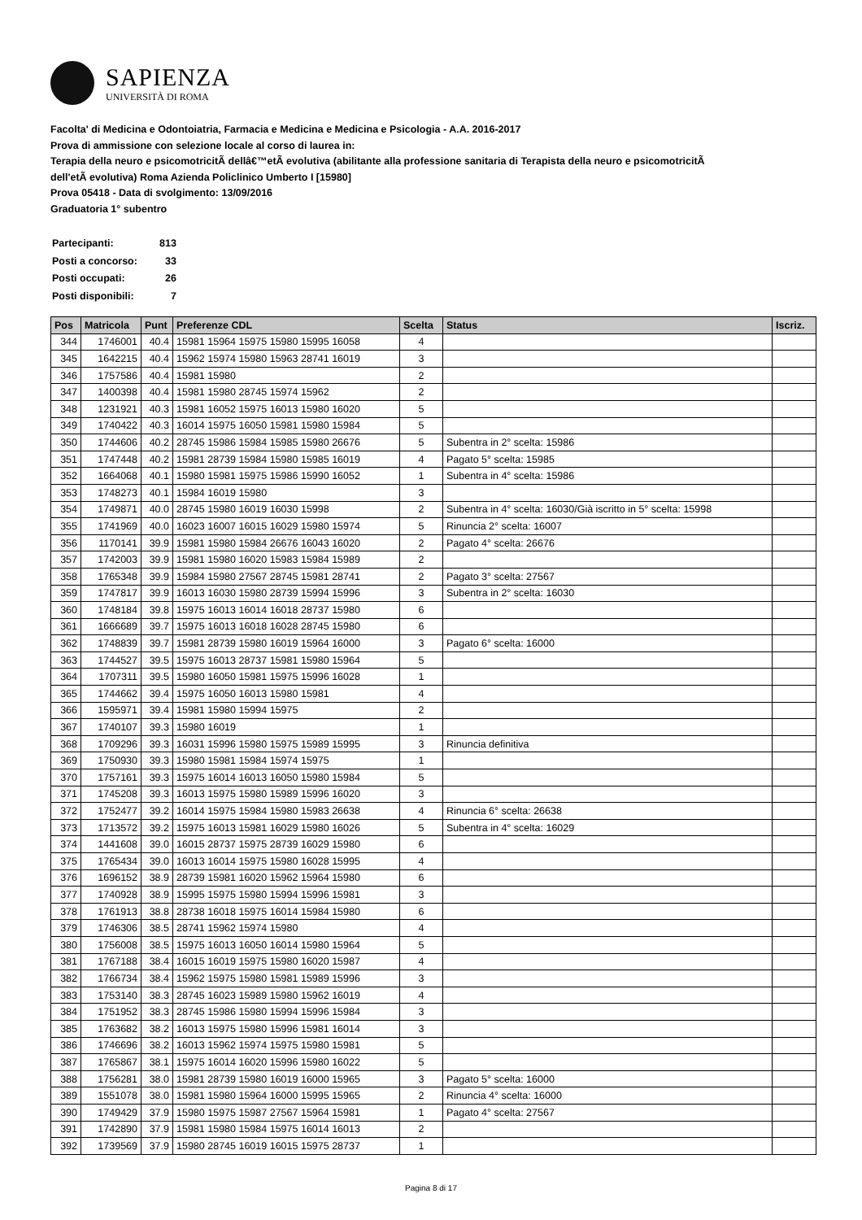SAPIENZA
UNIVERSITÀ DI ROMA
Facolta' di Medicina e Odontoiatria, Farmacia e Medicina e Medicina e Psicologia - A.A. 2016-2017
Prova di ammissione con selezione locale al corso di laurea in:
Terapia della neuro e psicomotricitÃ dellâ€™etÃ evolutiva (abilitante alla professione sanitaria di Terapista della neuro e psicomotricitÃ
dell'etÃ evolutiva) Roma Azienda Policlinico Umberto I [15980]
Prova 05418 - Data di svolgimento: 13/09/2016
Graduatoria 1° subentro
| Partecipanti: | 813 |
| Posti a concorso: | 33 |
| Posti occupati: | 26 |
| Posti disponibili: | 7 |
| Pos | Matricola | Punt | Preferenze CDL | Scelta | Status | Iscriz. |
| --- | --- | --- | --- | --- | --- | --- |
| 344 | 1746001 | 40.4 | 15981 15964 15975 15980 15995 16058 | 4 | | |
| 345 | 1642215 | 40.4 | 15962 15974 15980 15963 28741 16019 | 3 | | |
| 346 | 1757586 | 40.4 | 15981 15980 | 2 | | |
| 347 | 1400398 | 40.4 | 15981 15980 28745 15974 15962 | 2 | | |
| 348 | 1231921 | 40.3 | 15981 16052 15975 16013 15980 16020 | 5 | | |
| 349 | 1740422 | 40.3 | 16014 15975 16050 15981 15980 15984 | 5 | | |
| 350 | 1744606 | 40.2 | 28745 15986 15984 15985 15980 26676 | 5 | Subentra in 2° scelta: 15986 | |
| 351 | 1747448 | 40.2 | 15981 28739 15984 15980 15985 16019 | 4 | Pagato 5° scelta: 15985 | |
| 352 | 1664068 | 40.1 | 15980 15981 15975 15986 15990 16052 | 1 | Subentra in 4° scelta: 15986 | |
| 353 | 1748273 | 40.1 | 15984 16019 15980 | 3 | | |
| 354 | 1749871 | 40.0 | 28745 15980 16019 16030 15998 | 2 | Subentra in 4° scelta: 16030/Già iscritto in 5° scelta: 15998 | |
| 355 | 1741969 | 40.0 | 16023 16007 16015 16029 15980 15974 | 5 | Rinuncia 2° scelta: 16007 | |
| 356 | 1170141 | 39.9 | 15981 15980 15984 26676 16043 16020 | 2 | Pagato 4° scelta: 26676 | |
| 357 | 1742003 | 39.9 | 15981 15980 16020 15983 15984 15989 | 2 | | |
| 358 | 1765348 | 39.9 | 15984 15980 27567 28745 15981 28741 | 2 | Pagato 3° scelta: 27567 | |
| 359 | 1747817 | 39.9 | 16013 16030 15980 28739 15994 15996 | 3 | Subentra in 2° scelta: 16030 | |
| 360 | 1748184 | 39.8 | 15975 16013 16014 16018 28737 15980 | 6 | | |
| 361 | 1666689 | 39.7 | 15975 16013 16018 16028 28745 15980 | 6 | | |
| 362 | 1748839 | 39.7 | 15981 28739 15980 16019 15964 16000 | 3 | Pagato 6° scelta: 16000 | |
| 363 | 1744527 | 39.5 | 15975 16013 28737 15981 15980 15964 | 5 | | |
| 364 | 1707311 | 39.5 | 15980 16050 15981 15975 15996 16028 | 1 | | |
| 365 | 1744662 | 39.4 | 15975 16050 16013 15980 15981 | 4 | | |
| 366 | 1595971 | 39.4 | 15981 15980 15994 15975 | 2 | | |
| 367 | 1740107 | 39.3 | 15980 16019 | 1 | | |
| 368 | 1709296 | 39.3 | 16031 15996 15980 15975 15989 15995 | 3 | Rinuncia definitiva | |
| 369 | 1750930 | 39.3 | 15980 15981 15984 15974 15975 | 1 | | |
| 370 | 1757161 | 39.3 | 15975 16014 16013 16050 15980 15984 | 5 | | |
| 371 | 1745208 | 39.3 | 16013 15975 15980 15989 15996 16020 | 3 | | |
| 372 | 1752477 | 39.2 | 16014 15975 15984 15980 15983 26638 | 4 | Rinuncia 6° scelta: 26638 | |
| 373 | 1713572 | 39.2 | 15975 16013 15981 16029 15980 16026 | 5 | Subentra in 4° scelta: 16029 | |
| 374 | 1441608 | 39.0 | 16015 28737 15975 28739 16029 15980 | 6 | | |
| 375 | 1765434 | 39.0 | 16013 16014 15975 15980 16028 15995 | 4 | | |
| 376 | 1696152 | 38.9 | 28739 15981 16020 15962 15964 15980 | 6 | | |
| 377 | 1740928 | 38.9 | 15995 15975 15980 15994 15996 15981 | 3 | | |
| 378 | 1761913 | 38.8 | 28738 16018 15975 16014 15984 15980 | 6 | | |
| 379 | 1746306 | 38.5 | 28741 15962 15974 15980 | 4 | | |
| 380 | 1756008 | 38.5 | 15975 16013 16050 16014 15980 15964 | 5 | | |
| 381 | 1767188 | 38.4 | 16015 16019 15975 15980 16020 15987 | 4 | | |
| 382 | 1766734 | 38.4 | 15962 15975 15980 15981 15989 15996 | 3 | | |
| 383 | 1753140 | 38.3 | 28745 16023 15989 15980 15962 16019 | 4 | | |
| 384 | 1751952 | 38.3 | 28745 15986 15980 15994 15996 15984 | 3 | | |
| 385 | 1763682 | 38.2 | 16013 15975 15980 15996 15981 16014 | 3 | | |
| 386 | 1746696 | 38.2 | 16013 15962 15974 15975 15980 15981 | 5 | | |
| 387 | 1765867 | 38.1 | 15975 16014 16020 15996 15980 16022 | 5 | | |
| 388 | 1756281 | 38.0 | 15981 28739 15980 16019 16000 15965 | 3 | Pagato 5° scelta: 16000 | |
| 389 | 1551078 | 38.0 | 15981 15980 15964 16000 15995 15965 | 2 | Rinuncia 4° scelta: 16000 | |
| 390 | 1749429 | 37.9 | 15980 15975 15987 27567 15964 15981 | 1 | Pagato 4° scelta: 27567 | |
| 391 | 1742890 | 37.9 | 15981 15980 15984 15975 16014 16013 | 2 | | |
| 392 | 1739569 | 37.9 | 15980 28745 16019 16015 15975 28737 | 1 | | |
Pagina 8 di 17